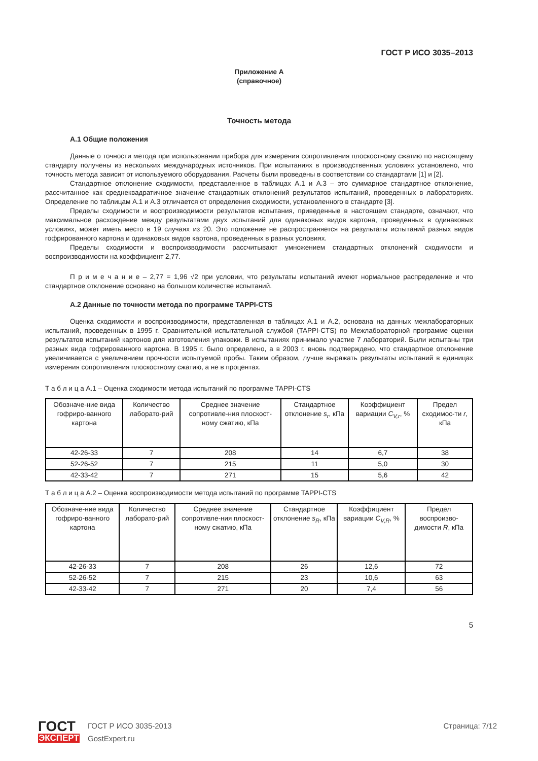ГОСТ Р ИСО 3035–2013
Приложение А
(справочное)
Точность метода
А.1 Общие положения
Данные о точности метода при использовании прибора для измерения сопротивления плоскостному сжатию по настоящему стандарту получены из нескольких международных источников. При испытаниях в производственных условиях установлено, что точность метода зависит от используемого оборудования. Расчеты были проведены в соответствии со стандартами [1] и [2].
Стандартное отклонение сходимости, представленное в таблицах А.1 и А.3 – это суммарное стандартное отклонение, рассчитанное как среднеквадратичное значение стандартных отклонений результатов испытаний, проведенных в лабораториях. Определение по таблицам А.1 и А.3 отличается от определения сходимости, установленного в стандарте [3].
Пределы сходимости и воспроизводимости результатов испытания, приведенные в настоящем стандарте, означают, что максимальное расхождение между результатами двух испытаний для одинаковых видов картона, проведенных в одинаковых условиях, может иметь место в 19 случаях из 20. Это положение не распространяется на результаты испытаний разных видов гофрированного картона и одинаковых видов картона, проведенных в разных условиях.
Пределы сходимости и воспроизводимости рассчитывают умножением стандартных отклонений сходимости и воспроизводимости на коэффициент 2,77.
П р и м е ч а н и е – 2,77 = 1,96 √2 при условии, что результаты испытаний имеют нормальное распределение и что стандартное отклонение основано на большом количестве испытаний.
А.2 Данные по точности метода по программе TAPPI-CTS
Оценка сходимости и воспроизводимости, представленная в таблицах А.1 и А.2, основана на данных межлабораторных испытаний, проведенных в 1995 г. Сравнительной испытательной службой (TAPPI-CTS) по Межлабораторной программе оценки результатов испытаний картонов для изготовления упаковки. В испытаниях принимало участие 7 лабораторий. Были испытаны три разных вида гофрированного картона. В 1995 г. было определено, а в 2003 г. вновь подтверждено, что стандартное отклонение увеличивается с увеличением прочности испытуемой пробы. Таким образом, лучше выражать результаты испытаний в единицах измерения сопротивления плоскостному сжатию, а не в процентах.
Т а б л и ц а А.1 – Оценка сходимости метода испытаний по программе TAPPI-CTS
| Обозначе-ние вида гофриро-ванного картона | Количество лаборато-рий | Среднее значение сопротивле-ния плоскост-ному сжатию, кПа | Стандартное отклонение s<sub>r</sub> , кПа | Коэффициент вариации C<sub>V,r</sub> , % | Предел сходимос-ти r , кПа |
| --- | --- | --- | --- | --- | --- |
| 42-26-33 | 7 | 208 | 14 | 6,7 | 38 |
| 52-26-52 | 7 | 215 | 11 | 5,0 | 30 |
| 42-33-42 | 7 | 271 | 15 | 5,6 | 42 |
Т а б л и ц а А.2 – Оценка воспроизводимости метода испытаний по программе TAPPI-CTS
| Обозначе-ние вида гофриро-ванного картона | Количество лаборато-рий | Среднее значение сопротивле-ния плоскост-ному сжатию, кПа | Стандартное отклонение s<sub>R</sub> , кПа | Коэффициент вариации C<sub>V,R</sub> , % | Предел воспроизво-димости R , кПа |
| --- | --- | --- | --- | --- | --- |
| 42-26-33 | 7 | 208 | 26 | 12,6 | 72 |
| 52-26-52 | 7 | 215 | 23 | 10,6 | 63 |
| 42-33-42 | 7 | 271 | 20 | 7,4 | 56 |
5
ГОСТ
ЭКСПЕРТ
ГОСТ Р ИСО 3035-2013
GostExpert.ru
Страница: 7/12